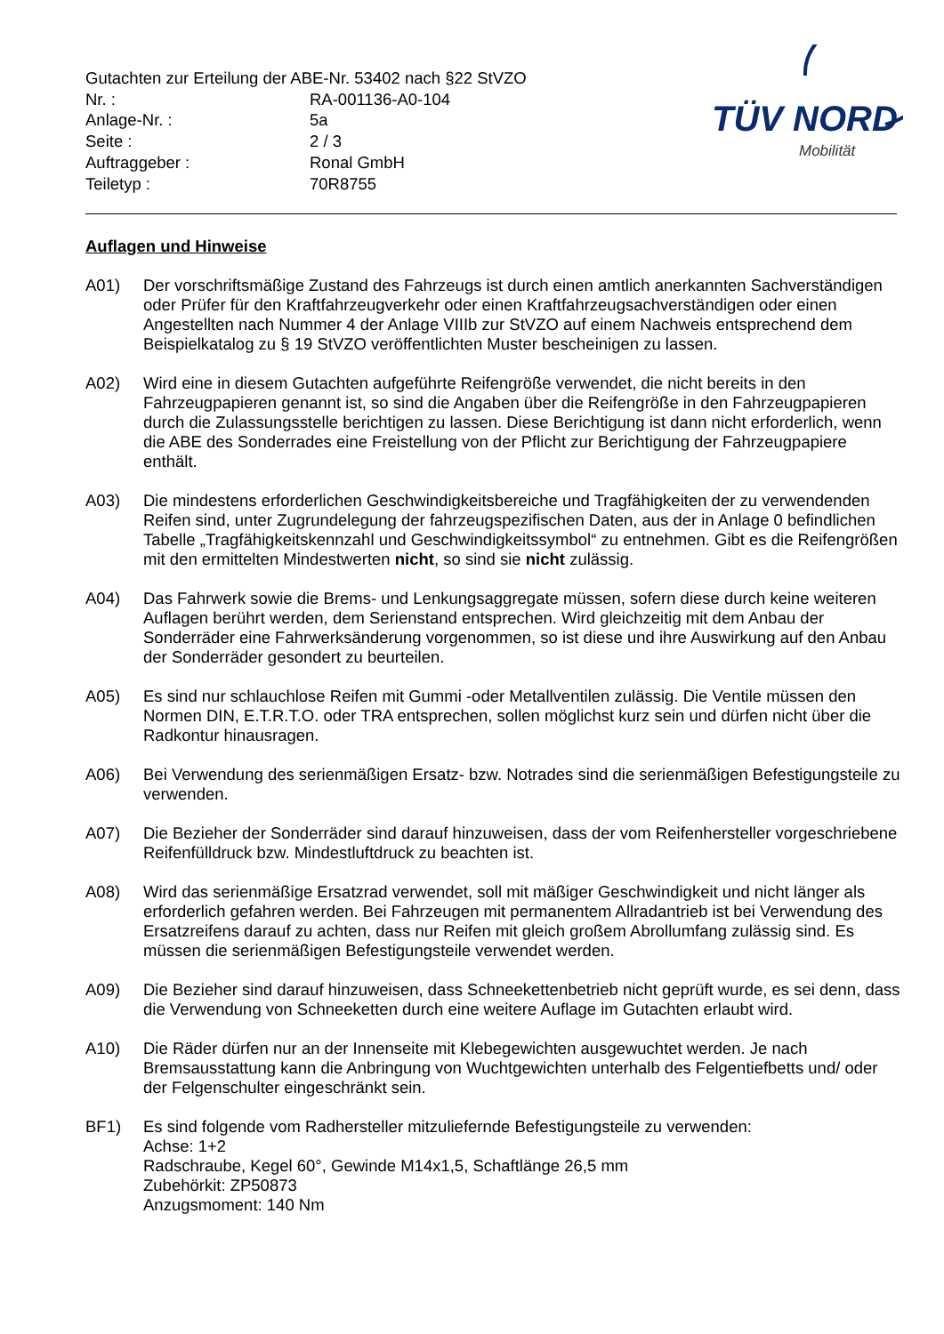| Gutachten zur Erteilung der ABE-Nr. 53402 nach §22 StVZO | |
| Nr. : | RA-001136-A0-104 |
| Anlage-Nr. : | 5a |
| Seite : | 2 / 3 |
| Auftraggeber : | Ronal GmbH |
| Teiletyp : | 70R8755 |
TÜV NORD
Mobilität
Auflagen und Hinweise
A01) Der vorschriftsmäßige Zustand des Fahrzeugs ist durch einen amtlich anerkannten Sachverständigen oder Prüfer für den Kraftfahrzeugverkehr oder einen Kraftfahrzeugsachverständigen oder einen Angestellten nach Nummer 4 der Anlage VIIIb zur StVZO auf einem Nachweis entsprechend dem Beispielkatalog zu § 19 StVZO veröffentlichten Muster bescheinigen zu lassen.
A02) Wird eine in diesem Gutachten aufgeführte Reifengröße verwendet, die nicht bereits in den Fahrzeugpapieren genannt ist, so sind die Angaben über die Reifengröße in den Fahrzeugpapieren durch die Zulassungsstelle berichtigen zu lassen. Diese Berichtigung ist dann nicht erforderlich, wenn die ABE des Sonderrades eine Freistellung von der Pflicht zur Berichtigung der Fahrzeugpapiere enthält.
A03) Die mindestens erforderlichen Geschwindigkeitsbereiche und Tragfähigkeiten der zu verwendenden Reifen sind, unter Zugrundelegung der fahrzeugspezifischen Daten, aus der in Anlage 0 befindlichen Tabelle „Tragfähigkeitskennzahl und Geschwindigkeitssymbol“ zu entnehmen. Gibt es die Reifengrößen mit den ermittelten Mindestwerten nicht, so sind sie nicht zulässig.
A04) Das Fahrwerk sowie die Brems- und Lenkungsaggregate müssen, sofern diese durch keine weiteren Auflagen berührt werden, dem Serienstand entsprechen. Wird gleichzeitig mit dem Anbau der Sonderräder eine Fahrwerksänderung vorgenommen, so ist diese und ihre Auswirkung auf den Anbau der Sonderräder gesondert zu beurteilen.
A05) Es sind nur schlauchlose Reifen mit Gummi -oder Metallventilen zulässig. Die Ventile müssen den Normen DIN, E.T.R.T.O. oder TRA entsprechen, sollen möglichst kurz sein und dürfen nicht über die Radkontur hinausragen.
A06) Bei Verwendung des serienmäßigen Ersatz- bzw. Notrades sind die serienmäßigen Befestigungsteile zu verwenden.
A07) Die Bezieher der Sonderräder sind darauf hinzuweisen, dass der vom Reifenhersteller vorgeschriebene Reifenfülldruck bzw. Mindestluftdruck zu beachten ist.
A08) Wird das serienmäßige Ersatzrad verwendet, soll mit mäßiger Geschwindigkeit und nicht länger als erforderlich gefahren werden. Bei Fahrzeugen mit permanentem Allradantrieb ist bei Verwendung des Ersatzreifens darauf zu achten, dass nur Reifen mit gleich großem Abrollumfang zulässig sind. Es müssen die serienmäßigen Befestigungsteile verwendet werden.
A09) Die Bezieher sind darauf hinzuweisen, dass Schneekettenbetrieb nicht geprüft wurde, es sei denn, dass die Verwendung von Schneeketten durch eine weitere Auflage im Gutachten erlaubt wird.
A10) Die Räder dürfen nur an der Innenseite mit Klebegewichten ausgewuchtet werden. Je nach Bremsausstattung kann die Anbringung von Wuchtgewichten unterhalb des Felgentiefbetts und/ oder der Felgenschulter eingeschränkt sein.
BF1) Es sind folgende vom Radhersteller mitzuliefernde Befestigungsteile zu verwenden:
Achse: 1+2
Radschraube, Kegel 60°, Gewinde M14x1,5, Schaftlänge 26,5 mm
Zubehörkit: ZP50873
Anzugsmoment: 140 Nm